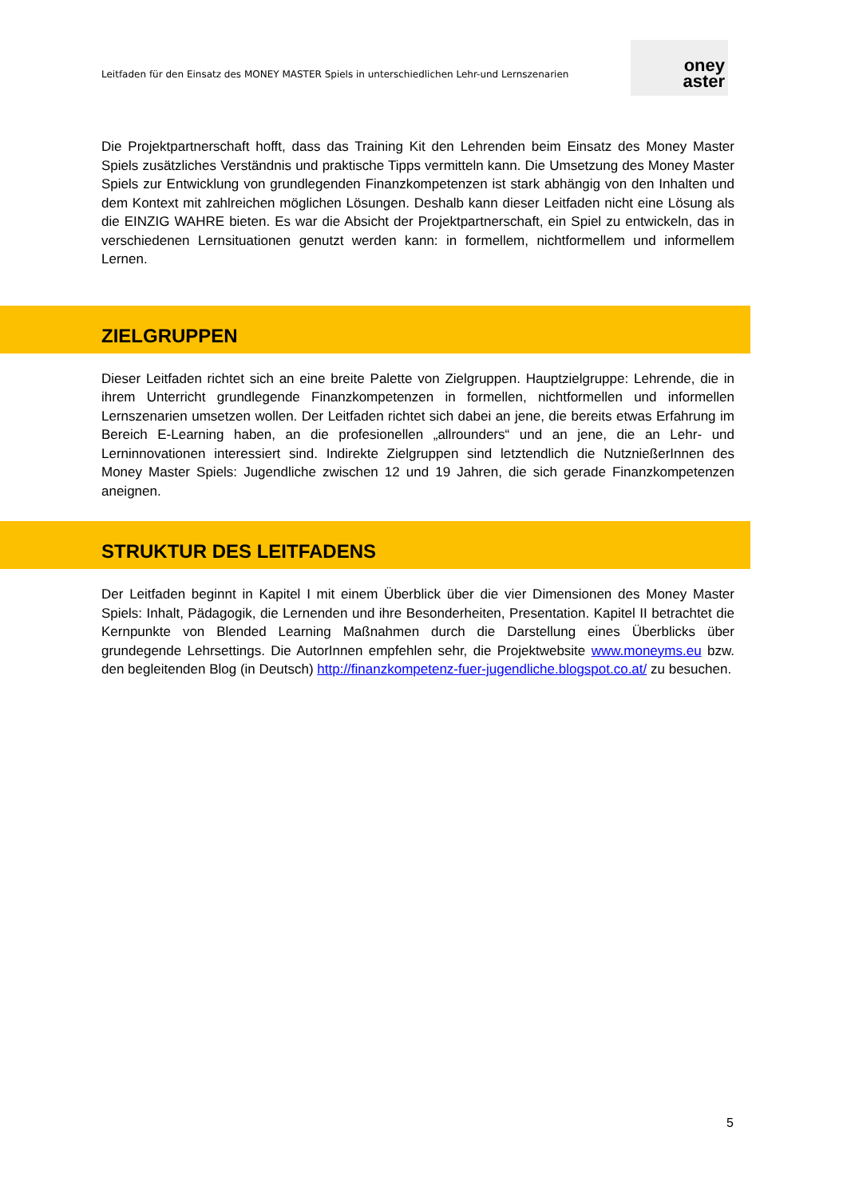Leitfaden für den Einsatz des MONEY MASTER Spiels in unterschiedlichen Lehr-und Lernszenarien
oney
aster
Die Projektpartnerschaft hofft, dass das Training Kit den Lehrenden beim Einsatz des Money Master Spiels zusätzliches Verständnis und praktische Tipps vermitteln kann. Die Umsetzung des Money Master Spiels zur Entwicklung von grundlegenden Finanzkompetenzen ist stark abhängig von den Inhalten und dem Kontext mit zahlreichen möglichen Lösungen. Deshalb kann dieser Leitfaden nicht eine Lösung als die EINZIG WAHRE bieten. Es war die Absicht der Projektpartnerschaft, ein Spiel zu entwickeln, das in verschiedenen Lernsituationen genutzt werden kann: in formellem, nichtformellem und informellem Lernen.
ZIELGRUPPEN
Dieser Leitfaden richtet sich an eine breite Palette von Zielgruppen. Hauptzielgruppe: Lehrende, die in ihrem Unterricht grundlegende Finanzkompetenzen in formellen, nichtformellen und informellen Lernszenarien umsetzen wollen. Der Leitfaden richtet sich dabei an jene, die bereits etwas Erfahrung im Bereich E-Learning haben, an die profesionellen „allrounders“ und an jene, die an Lehr- und Lerninnovationen interessiert sind. Indirekte Zielgruppen sind letztendlich die NutznießerInnen des Money Master Spiels: Jugendliche zwischen 12 und 19 Jahren, die sich gerade Finanzkompetenzen aneignen.
STRUKTUR DES LEITFADENS
Der Leitfaden beginnt in Kapitel I mit einem Überblick über die vier Dimensionen des Money Master Spiels: Inhalt, Pädagogik, die Lernenden und ihre Besonderheiten, Presentation. Kapitel II betrachtet die Kernpunkte von Blended Learning Maßnahmen durch die Darstellung eines Überblicks über grundegende Lehrsettings. Die AutorInnen empfehlen sehr, die Projektwebsite www.moneyms.eu bzw. den begleitenden Blog (in Deutsch) http://finanzkompetenz-fuer-jugendliche.blogspot.co.at/ zu besuchen.
5